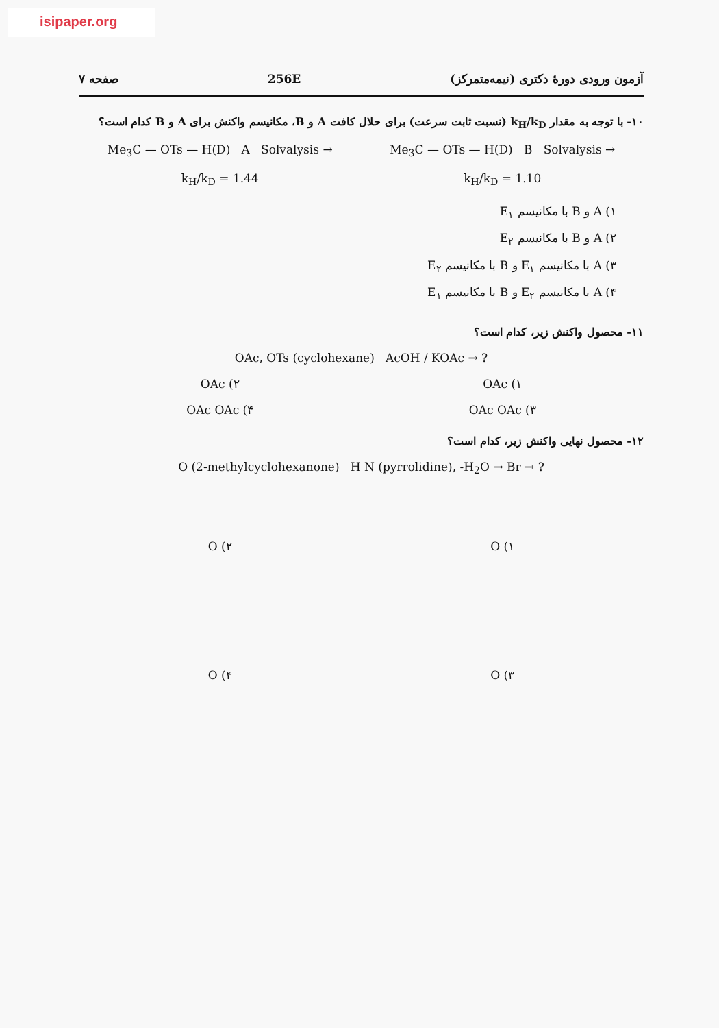isipaper.org
آزمون ورودی دورهٔ دکتری (نیمه‌متمرکز) 256E صفحه ۷
۱۰- با توجه به مقدار k<sub>H</sub>/k<sub>D</sub> (نسبت ثابت سرعت) برای حلال کافت A و B، مکانیسم واکنش برای A و B کدام است؟
Me<sub>3</sub>C — OTs — H(D) A Solvalysis → Me<sub>3</sub>C — OTs — H(D) B Solvalysis →
k<sub>H</sub>/k<sub>D</sub> = 1.44 k<sub>H</sub>/k<sub>D</sub> = 1.10
۱) A و B با مکانیسم E<sub>۱</sub>
۲) A و B با مکانیسم E<sub>۲</sub>
۳) A با مکانیسم E<sub>۱</sub> و B با مکانیسم E<sub>۲</sub>
۴) A با مکانیسم E<sub>۲</sub> و B با مکانیسم E<sub>۱</sub>
۱۱- محصول واکنش زیر، کدام است؟
OAc, OTs (cyclohexane) AcOH / KOAc → ?
۱) OAc ۲) OAc
۳) OAc OAc ۴) OAc OAc
۱۲- محصول نهایی واکنش زیر، کدام است؟
O (2-methylcyclohexanone) H N (pyrrolidine), -H<sub>2</sub>O → Br → ?
۱) O ۲) O
۳) O ۴) O